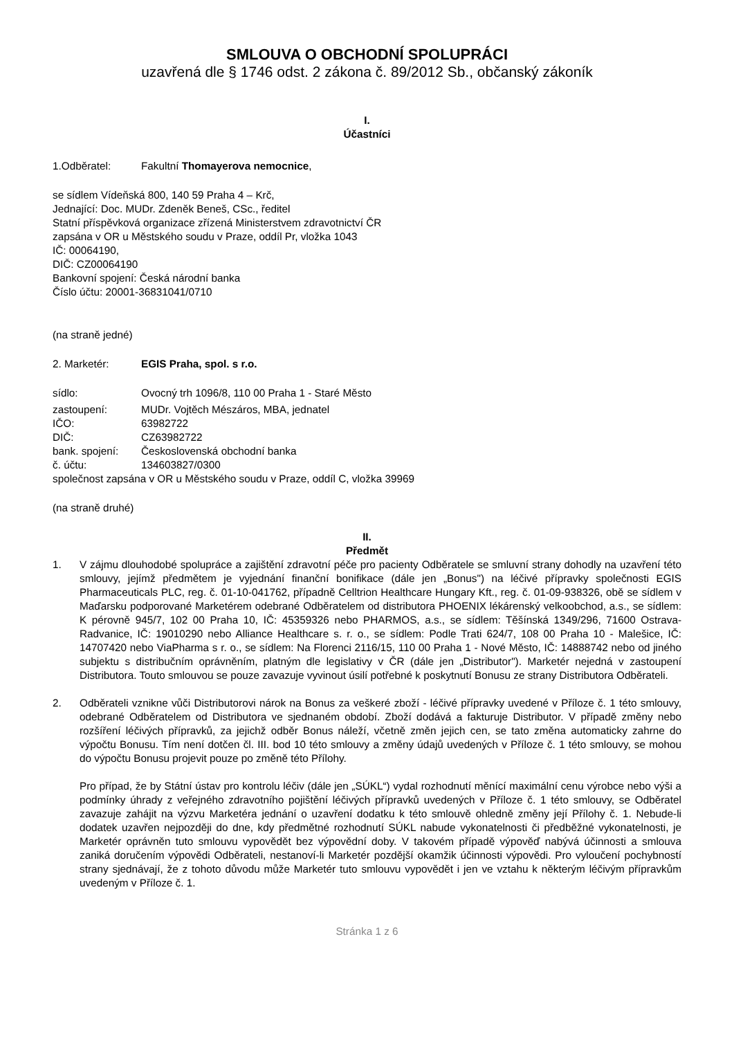SMLOUVA O OBCHODNÍ SPOLUPRÁCI
uzavřená dle § 1746 odst. 2 zákona č. 89/2012 Sb., občanský zákoník
I.
Účastníci
1.Odběratel: Fakultní Thomayerova nemocnice,
se sídlem Vídeňská 800, 140 59 Praha 4 – Krč,
Jednající: Doc. MUDr. Zdeněk Beneš, CSc., ředitel
Statní příspěvková organizace zřízená Ministerstvem zdravotnictví ČR
zapsána v OR u Městského soudu v Praze, oddíl Pr, vložka 1043
IČ: 00064190,
DIČ: CZ00064190
Bankovní spojení: Česká národní banka
Číslo účtu: 20001-36831041/0710
(na straně jedné)
2. Marketér: EGIS Praha, spol. s r.o.
sídlo: Ovocný trh 1096/8, 110 00 Praha 1 - Staré Město
zastoupení: MUDr. Vojtěch Mészáros, MBA, jednatel
IČO: 63982722
DIČ: CZ63982722
bank. spojení: Československá obchodní banka
č. účtu: 134603827/0300
společnost zapsána v OR u Městského soudu v Praze, oddíl C, vložka 39969
(na straně druhé)
II.
Předmět
1. V zájmu dlouhodobé spolupráce a zajištění zdravotní péče pro pacienty Odběratele se smluvní strany dohodly na uzavření této smlouvy, jejímž předmětem je vyjednání finanční bonifikace (dále jen „Bonus") na léčivé přípravky společnosti EGIS Pharmaceuticals PLC, reg. č. 01-10-041762, případně Celltrion Healthcare Hungary Kft., reg. č. 01-09-938326, obě se sídlem v Maďarsku podporované Marketérem odebrané Odběratelem od distributora PHOENIX lékárenský velkoobchod, a.s., se sídlem: K pérovně 945/7, 102 00 Praha 10, IČ: 45359326 nebo PHARMOS, a.s., se sídlem: Těšínská 1349/296, 71600 Ostrava-Radvanice, IČ: 19010290 nebo Alliance Healthcare s. r. o., se sídlem: Podle Trati 624/7, 108 00 Praha 10 - Malešice, IČ: 14707420 nebo ViaPharma s r. o., se sídlem: Na Florenci 2116/15, 110 00 Praha 1 - Nové Město, IČ: 14888742 nebo od jiného subjektu s distribučním oprávněním, platným dle legislativy v ČR (dále jen „Distributor"). Marketér nejedná v zastoupení Distributora. Touto smlouvou se pouze zavazuje vyvinout úsilí potřebné k poskytnutí Bonusu ze strany Distributora Odběrateli.
2. Odběrateli vznikne vůči Distributorovi nárok na Bonus za veškeré zboží - léčivé přípravky uvedené v Příloze č. 1 této smlouvy, odebrané Odběratelem od Distributora ve sjednaném období. Zboží dodává a fakturuje Distributor. V případě změny nebo rozšíření léčivých přípravků, za jejichž odběr Bonus náleží, včetně změn jejich cen, se tato změna automaticky zahrne do výpočtu Bonusu. Tím není dotčen čl. III. bod 10 této smlouvy a změny údajů uvedených v Příloze č. 1 této smlouvy, se mohou do výpočtu Bonusu projevit pouze po změně této Přílohy.
Pro případ, že by Státní ústav pro kontrolu léčiv (dále jen „SÚKL“) vydal rozhodnutí měnící maximální cenu výrobce nebo výši a podmínky úhrady z veřejného zdravotního pojištění léčivých přípravků uvedených v Příloze č. 1 této smlouvy, se Odběratel zavazuje zahájit na výzvu Marketéra jednání o uzavření dodatku k této smlouvě ohledně změny její Přílohy č. 1. Nebude-li dodatek uzavřen nejpozději do dne, kdy předmětné rozhodnutí SÚKL nabude vykonatelnosti či předběžné vykonatelnosti, je Marketér oprávněn tuto smlouvu vypovědět bez výpovědní doby. V takovém případě výpověď nabývá účinnosti a smlouva zaniká doručením výpovědi Odběrateli, nestanoví-li Marketér pozdější okamžik účinnosti výpovědi. Pro vyloučení pochybností strany sjednávají, že z tohoto důvodu může Marketér tuto smlouvu vypovědět i jen ve vztahu k některým léčivým přípravkům uvedeným v Příloze č. 1.
Stránka 1 z 6